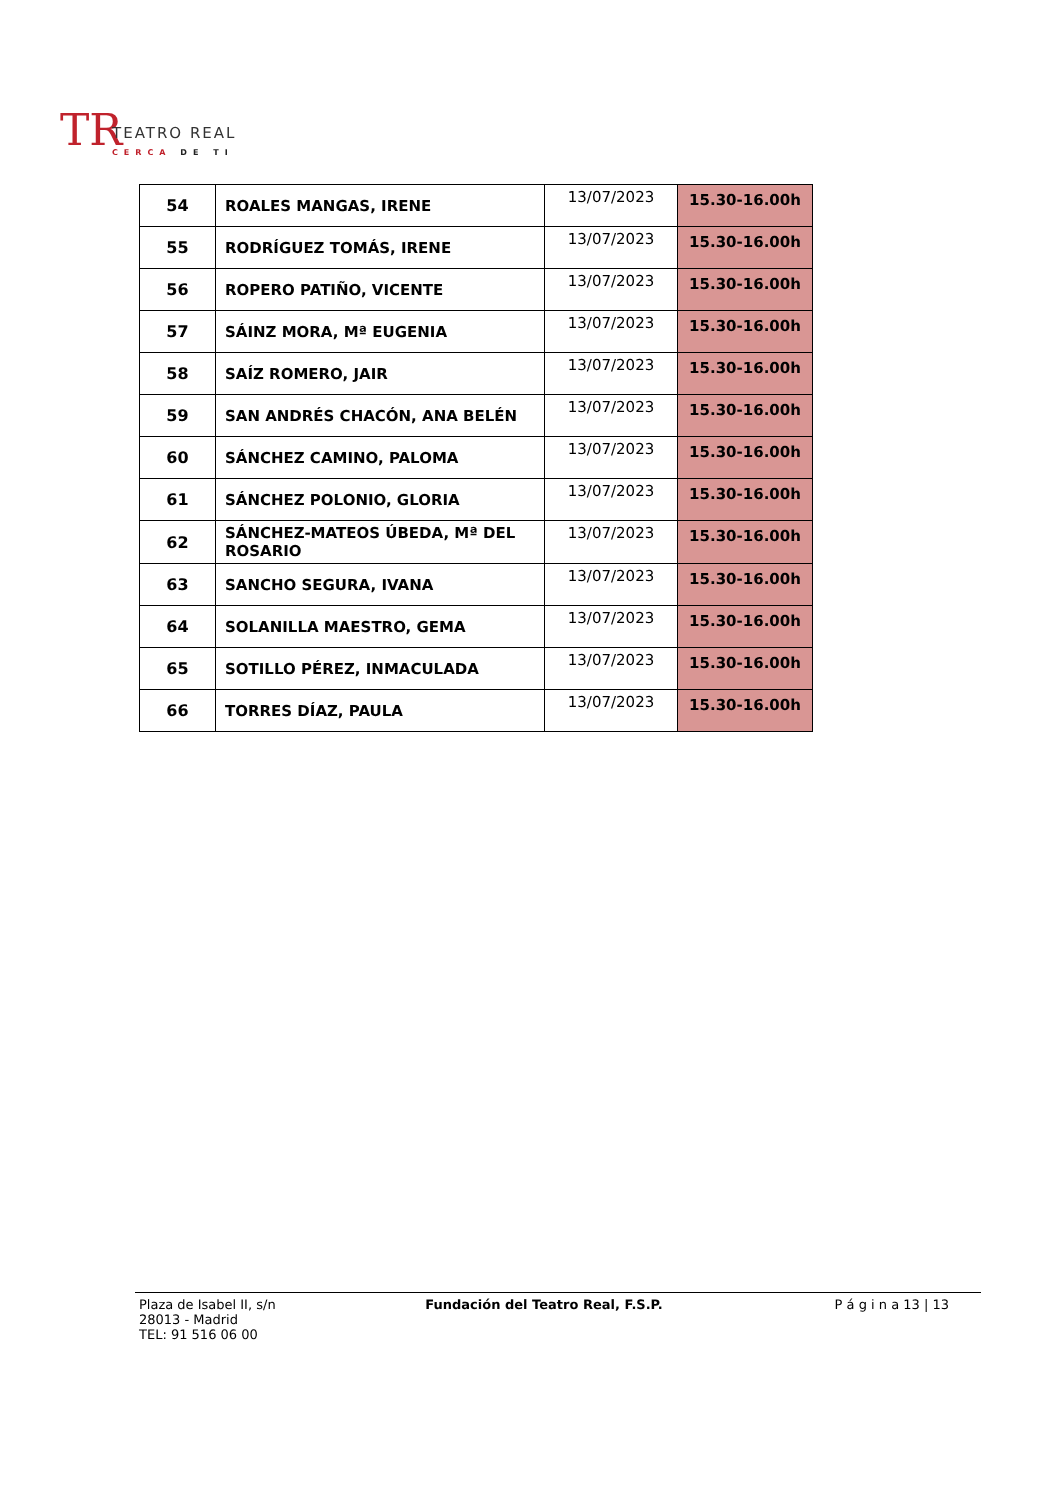TR TEATRO REAL
CERCA DE TI
| 54 | ROALES MANGAS, IRENE | 13/07/2023 | 15.30-16.00h |
| 55 | RODRÍGUEZ TOMÁS, IRENE | 13/07/2023 | 15.30-16.00h |
| 56 | ROPERO PATIÑO, VICENTE | 13/07/2023 | 15.30-16.00h |
| 57 | SÁINZ MORA, Mª EUGENIA | 13/07/2023 | 15.30-16.00h |
| 58 | SAÍZ ROMERO, JAIR | 13/07/2023 | 15.30-16.00h |
| 59 | SAN ANDRÉS CHACÓN, ANA BELÉN | 13/07/2023 | 15.30-16.00h |
| 60 | SÁNCHEZ CAMINO, PALOMA | 13/07/2023 | 15.30-16.00h |
| 61 | SÁNCHEZ POLONIO, GLORIA | 13/07/2023 | 15.30-16.00h |
| 62 | SÁNCHEZ-MATEOS ÚBEDA, Mª DEL ROSARIO | 13/07/2023 | 15.30-16.00h |
| 63 | SANCHO SEGURA, IVANA | 13/07/2023 | 15.30-16.00h |
| 64 | SOLANILLA MAESTRO, GEMA | 13/07/2023 | 15.30-16.00h |
| 65 | SOTILLO PÉREZ, INMACULADA | 13/07/2023 | 15.30-16.00h |
| 66 | TORRES DÍAZ, PAULA | 13/07/2023 | 15.30-16.00h |
Plaza de Isabel II, s/n
28013 - Madrid
TEL: 91 516 06 00
Fundación del Teatro Real, F.S.P.
P á g i n a 13 | 13